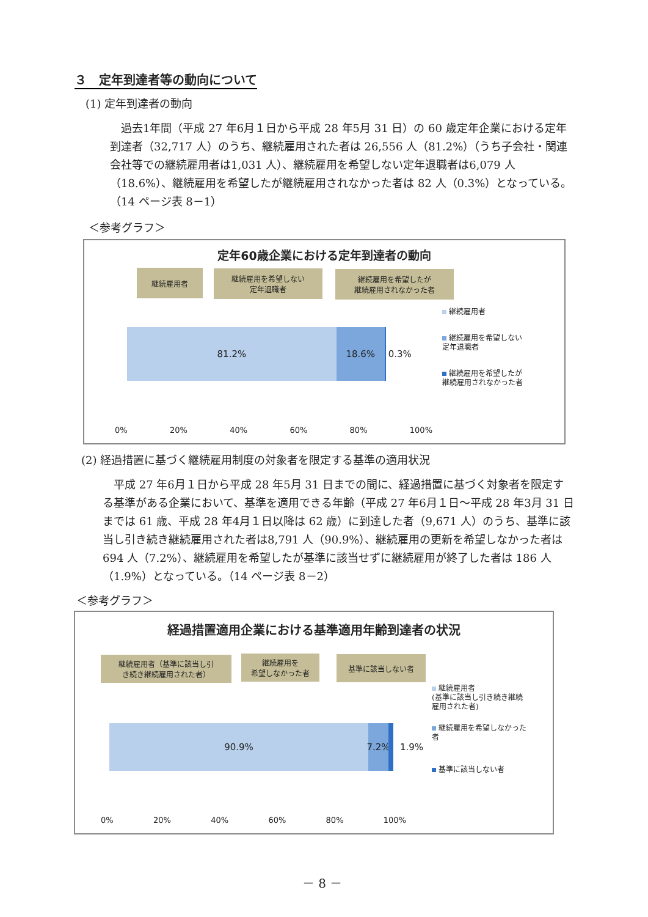３　定年到達者等の動向について
(1) 定年到達者の動向
　過去1年間（平成 27 年6月１日から平成 28 年5月 31 日）の 60 歳定年企業における定年到達者（32,717 人）のうち、継続雇用された者は 26,556 人（81.2%）（うち子会社・関連会社等での継続雇用者は1,031 人）、継続雇用を希望しない定年退職者は6,079 人（18.6%）、継続雇用を希望したが継続雇用されなかった者は 82 人（0.3%）となっている。（14 ページ表 8－1）
＜参考グラフ＞
定年60歳企業における定年到達者の動向
継続雇用者
継続雇用を希望しない
定年退職者
継続雇用を希望したが
継続雇用されなかった者
81.2% 18.6% 0.3%
0% 20% 40% 60% 80% 100%
継続雇用者
継続雇用を希望しない
定年退職者
継続雇用を希望したが
継続雇用されなかった者
(2) 経過措置に基づく継続雇用制度の対象者を限定する基準の適用状況
　平成 27 年6月１日から平成 28 年5月 31 日までの間に、経過措置に基づく対象者を限定する基準がある企業において、基準を適用できる年齢（平成 27 年6月１日～平成 28 年3月 31 日までは 61 歳、平成 28 年4月１日以降は 62 歳）に到達した者（9,671 人）のうち、基準に該当し引き続き継続雇用された者は8,791 人（90.9%）、継続雇用の更新を希望しなかった者は 694 人（7.2%）、継続雇用を希望したが基準に該当せずに継続雇用が終了した者は 186 人（1.9%）となっている。（14 ページ表 8－2）
＜参考グラフ＞
経過措置適用企業における基準適用年齢到達者の状況
継続雇用者（基準に該当し引
き続き継続雇用された者）
継続雇用を
希望しなかった者
基準に該当しない者
90.9% 7.2%
1.9%
0% 20% 40% 60% 80% 100%
継続雇用者
(基準に該当し引き続き継続
雇用された者)
継続雇用を希望しなかった
者
基準に該当しない者
－ 8 －